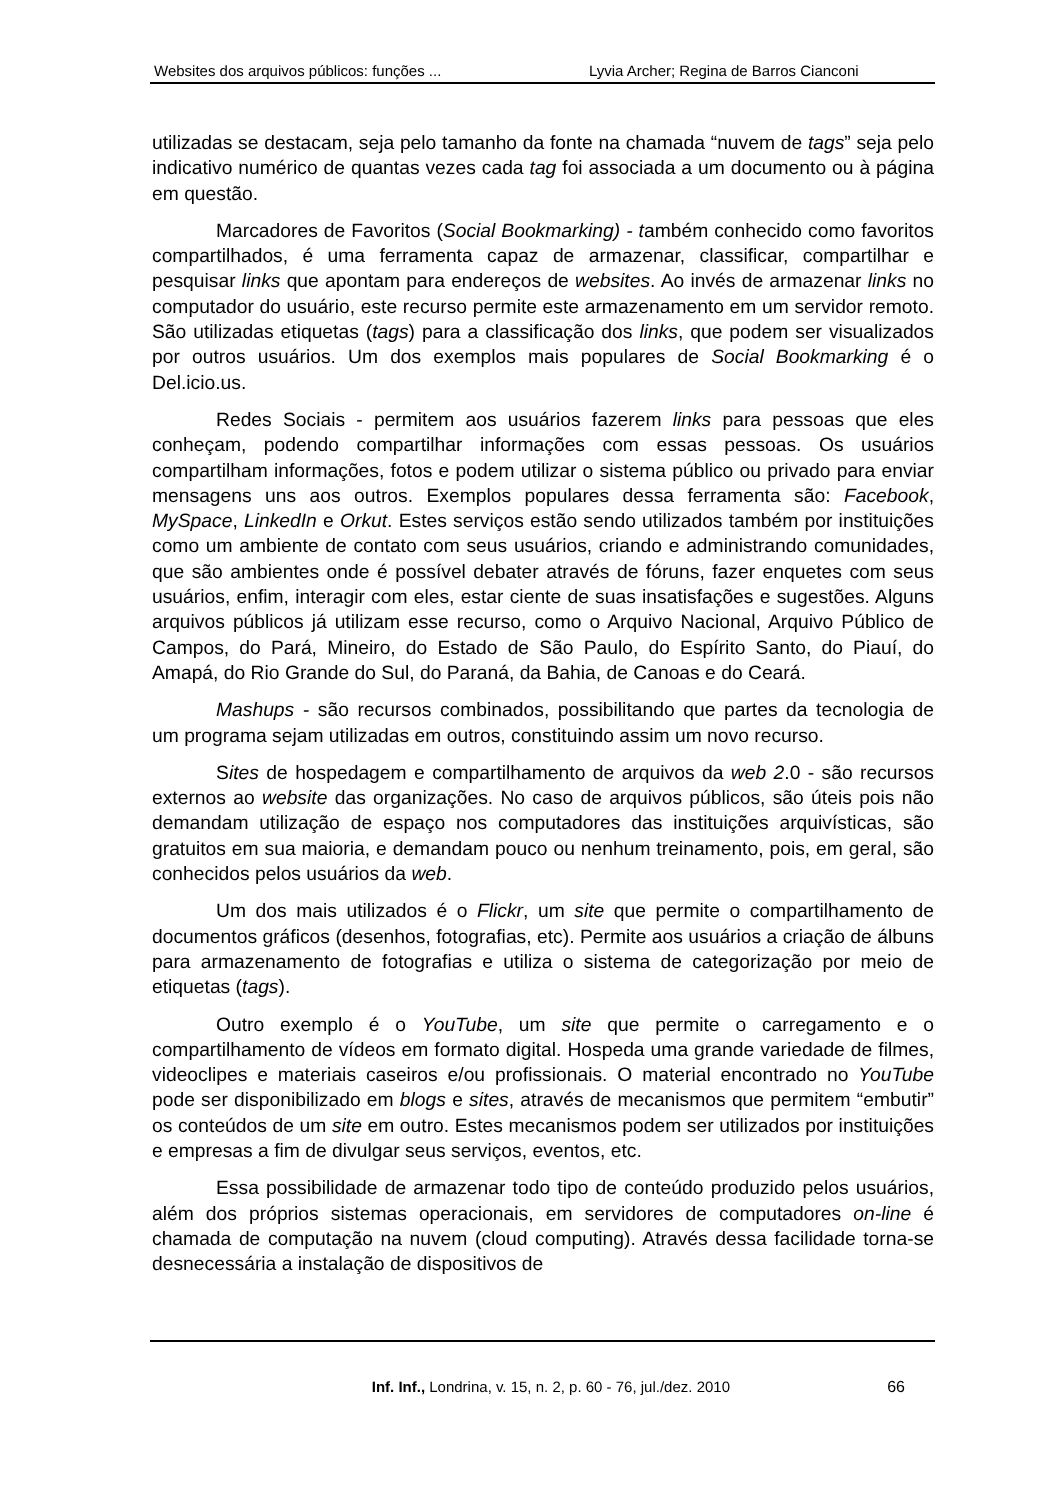Websites dos arquivos públicos: funções ... Lyvia Archer; Regina de Barros Cianconi
utilizadas se destacam, seja pelo tamanho da fonte na chamada “nuvem de tags” seja pelo indicativo numérico de quantas vezes cada tag foi associada a um documento ou à página em questão.
Marcadores de Favoritos (Social Bookmarking) - também conhecido como favoritos compartilhados, é uma ferramenta capaz de armazenar, classificar, compartilhar e pesquisar links que apontam para endereços de websites. Ao invés de armazenar links no computador do usuário, este recurso permite este armazenamento em um servidor remoto. São utilizadas etiquetas (tags) para a classificação dos links, que podem ser visualizados por outros usuários. Um dos exemplos mais populares de Social Bookmarking é o Del.icio.us.
Redes Sociais - permitem aos usuários fazerem links para pessoas que eles conheçam, podendo compartilhar informações com essas pessoas. Os usuários compartilham informações, fotos e podem utilizar o sistema público ou privado para enviar mensagens uns aos outros. Exemplos populares dessa ferramenta são: Facebook, MySpace, LinkedIn e Orkut. Estes serviços estão sendo utilizados também por instituições como um ambiente de contato com seus usuários, criando e administrando comunidades, que são ambientes onde é possível debater através de fóruns, fazer enquetes com seus usuários, enfim, interagir com eles, estar ciente de suas insatisfações e sugestões. Alguns arquivos públicos já utilizam esse recurso, como o Arquivo Nacional, Arquivo Público de Campos, do Pará, Mineiro, do Estado de São Paulo, do Espírito Santo, do Piauí, do Amapá, do Rio Grande do Sul, do Paraná, da Bahia, de Canoas e do Ceará.
Mashups - são recursos combinados, possibilitando que partes da tecnologia de um programa sejam utilizadas em outros, constituindo assim um novo recurso.
Sites de hospedagem e compartilhamento de arquivos da web 2.0 - são recursos externos ao website das organizações. No caso de arquivos públicos, são úteis pois não demandam utilização de espaço nos computadores das instituições arquivísticas, são gratuitos em sua maioria, e demandam pouco ou nenhum treinamento, pois, em geral, são conhecidos pelos usuários da web.
Um dos mais utilizados é o Flickr, um site que permite o compartilhamento de documentos gráficos (desenhos, fotografias, etc). Permite aos usuários a criação de álbuns para armazenamento de fotografias e utiliza o sistema de categorização por meio de etiquetas (tags).
Outro exemplo é o YouTube, um site que permite o carregamento e o compartilhamento de vídeos em formato digital. Hospeda uma grande variedade de filmes, videoclipes e materiais caseiros e/ou profissionais. O material encontrado no YouTube pode ser disponibilizado em blogs e sites, através de mecanismos que permitem “embutir” os conteúdos de um site em outro. Estes mecanismos podem ser utilizados por instituições e empresas a fim de divulgar seus serviços, eventos, etc.
Essa possibilidade de armazenar todo tipo de conteúdo produzido pelos usuários, além dos próprios sistemas operacionais, em servidores de computadores on-line é chamada de computação na nuvem (cloud computing). Através dessa facilidade torna-se desnecessária a instalação de dispositivos de
Inf. Inf., Londrina, v. 15, n. 2, p. 60 - 76, jul./dez. 2010 66